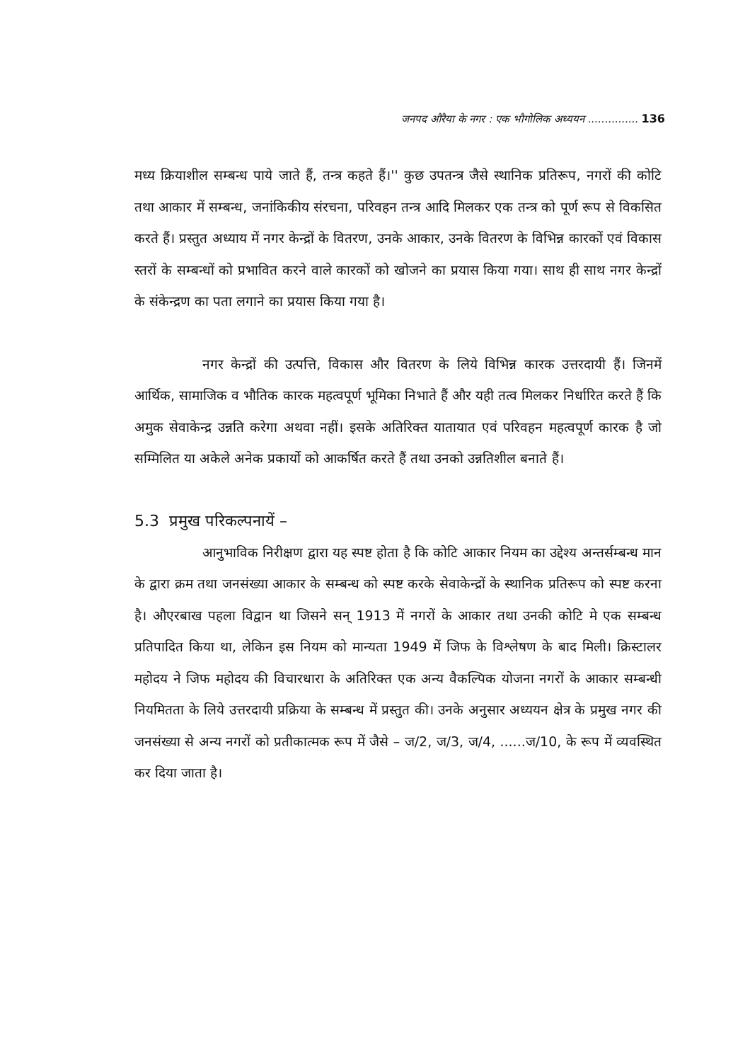जनपद औरैया के नगर : एक भौगोलिक अध्ययन ............... 136
मध्य क्रियाशील सम्बन्ध पाये जाते हैं, तन्त्र कहते हैं।'' कुछ उपतन्त्र जैसे स्थानिक प्रतिरूप, नगरों की कोटि तथा आकार में सम्बन्ध, जनांकिकीय संरचना, परिवहन तन्त्र आदि मिलकर एक तन्त्र को पूर्ण रूप से विकसित करते हैं। प्रस्तुत अध्याय में नगर केन्द्रों के वितरण, उनके आकार, उनके वितरण के विभिन्न कारकों एवं विकास स्तरों के सम्बन्धों को प्रभावित करने वाले कारकों को खोजने का प्रयास किया गया। साथ ही साथ नगर केन्द्रों के संकेन्द्रण का पता लगाने का प्रयास किया गया है।
नगर केन्द्रों की उत्पत्ति, विकास और वितरण के लिये विभिन्न कारक उत्तरदायी हैं। जिनमें आर्थिक, सामाजिक व भौतिक कारक महत्वपूर्ण भूमिका निभाते हैं और यही तत्व मिलकर निर्धारित करते हैं कि अमुक सेवाकेन्द्र उन्नति करेगा अथवा नहीं। इसके अतिरिक्त यातायात एवं परिवहन महत्वपूर्ण कारक है जो सम्मिलित या अकेले अनेक प्रकार्यो को आकर्षित करते हैं तथा उनको उन्नतिशील बनाते हैं।
5.3 प्रमुख परिकल्पनायें –
आनुभाविक निरीक्षण द्वारा यह स्पष्ट होता है कि कोटि आकार नियम का उद्देश्य अन्तर्सम्बन्ध मान के द्वारा क्रम तथा जनसंख्या आकार के सम्बन्ध को स्पष्ट करके सेवाकेन्द्रों के स्थानिक प्रतिरूप को स्पष्ट करना है। औएरबाख पहला विद्वान था जिसने सन् 1913 में नगरों के आकार तथा उनकी कोटि मे एक सम्बन्ध प्रतिपादित किया था, लेकिन इस नियम को मान्यता 1949 में जिफ के विश्लेषण के बाद मिली। क्रिस्टालर महोदय ने जिफ महोदय की विचारधारा के अतिरिक्त एक अन्य वैकल्पिक योजना नगरों के आकार सम्बन्धी नियमितता के लिये उत्तरदायी प्रक्रिया के सम्बन्ध में प्रस्तुत की। उनके अनुसार अध्ययन क्षेत्र के प्रमुख नगर की जनसंख्या से अन्य नगरों को प्रतीकात्मक रूप में जैसे – ज/2, ज/3, ज/4, ......ज/10, के रूप में व्यवस्थित कर दिया जाता है।